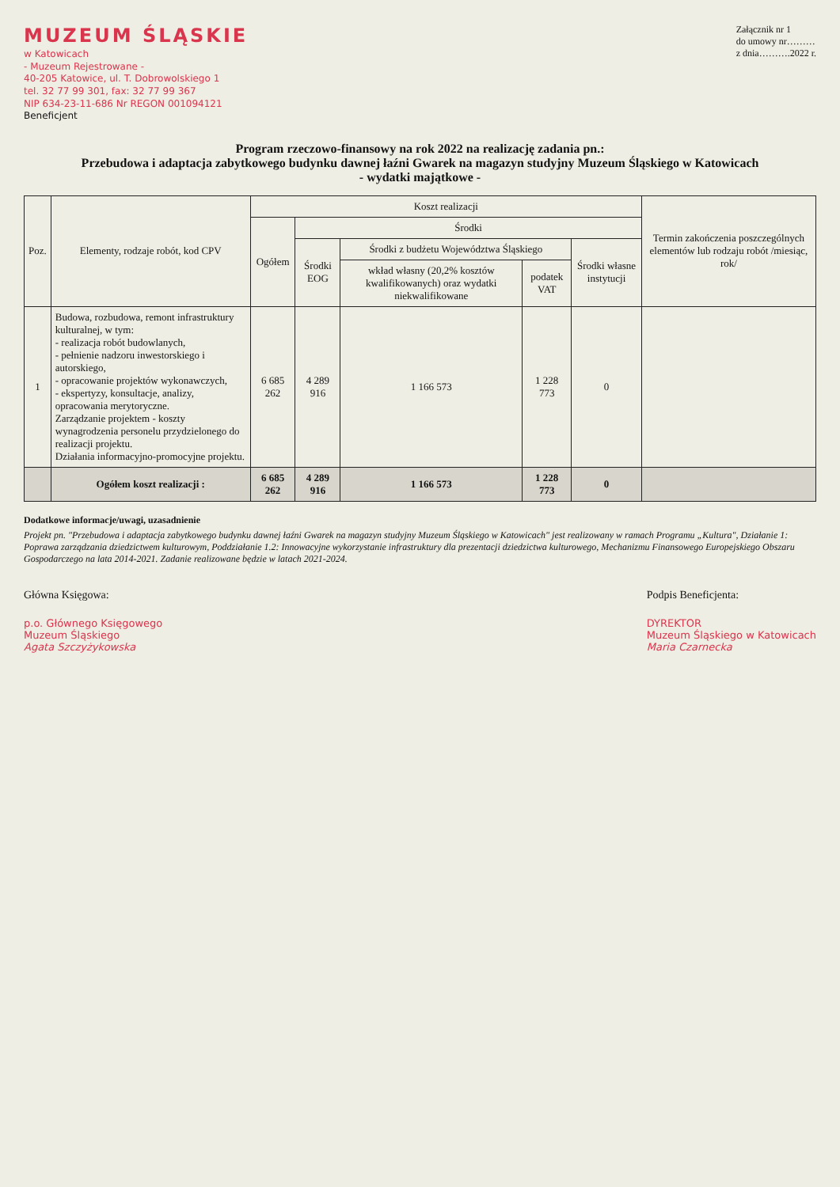MUZEUM ŚLĄSKIE
w Katowicach
- Muzeum Rejestrowane -
40-205 Katowice, ul. T. Dobrowolskiego 1
tel. 32 77 99 301, fax: 32 77 99 367
NIP 634-23-11-686 Nr REGON 001094121
Beneficjent
Załącznik nr 1
do umowy nr………
z dnia……….2022 r.
Program rzeczowo-finansowy na rok 2022 na realizację zadania pn.:
Przebudowa i adaptacja zabytkowego budynku dawnej łaźni Gwarek na magazyn studyjny Muzeum Śląskiego w Katowicach
- wydatki majątkowe -
| Poz. | Elementy, rodzaje robót, kod CPV | Koszt realizacji | | | | | Termin zakończenia poszczególnych elementów lub rodzaju robót /miesiąc, rok/ |
| --- | --- | --- | --- | --- | --- | --- | --- |
| | | Ogółem | Środki | | | | |
| | | | Środki EOG | Środki z budżetu Województwa Śląskiego | | Środki własne instytucji | |
| | | | | wkład własny (20,2% kosztów kwalifikowanych) oraz wydatki niekwalifikowane | podatek VAT | | |
| 1 | Budowa, rozbudowa, remont infrastruktury kulturalnej, w tym: - realizacja robót budowlanych, - pełnienie nadzoru inwestorskiego i autorskiego, - opracowanie projektów wykonawczych, - ekspertyzy, konsultacje, analizy, opracowania merytoryczne. Zarządzanie projektem - koszty wynagrodzenia personelu przydzielonego do realizacji projektu. Działania informacyjno-promocyjne projektu. | 6 685 262 | 4 289 916 | 1 166 573 | 1 228 773 | 0 | |
| | Ogółem koszt realizacji : | 6 685 262 | 4 289 916 | 1 166 573 | 1 228 773 | 0 | |
Dodatkowe informacje/uwagi, uzasadnienie
Projekt pn. "Przebudowa i adaptacja zabytkowego budynku dawnej łaźni Gwarek na magazyn studyjny Muzeum Śląskiego w Katowicach" jest realizowany w ramach Programu „Kultura", Działanie 1: Poprawa zarządzania dziedzictwem kulturowym, Poddziałanie 1.2: Innowacyjne wykorzystanie infrastruktury dla prezentacji dziedzictwa kulturowego, Mechanizmu Finansowego Europejskiego Obszaru Gospodarczego na lata 2014-2021. Zadanie realizowane będzie w latach 2021-2024.
Główna Księgowa:
p.o. Głównego Księgowego
Muzeum Śląskiego
Agata Szczyżykowska
Podpis Beneficjenta:
DYREKTOR
Muzeum Śląskiego w Katowicach
Maria Czarnecka